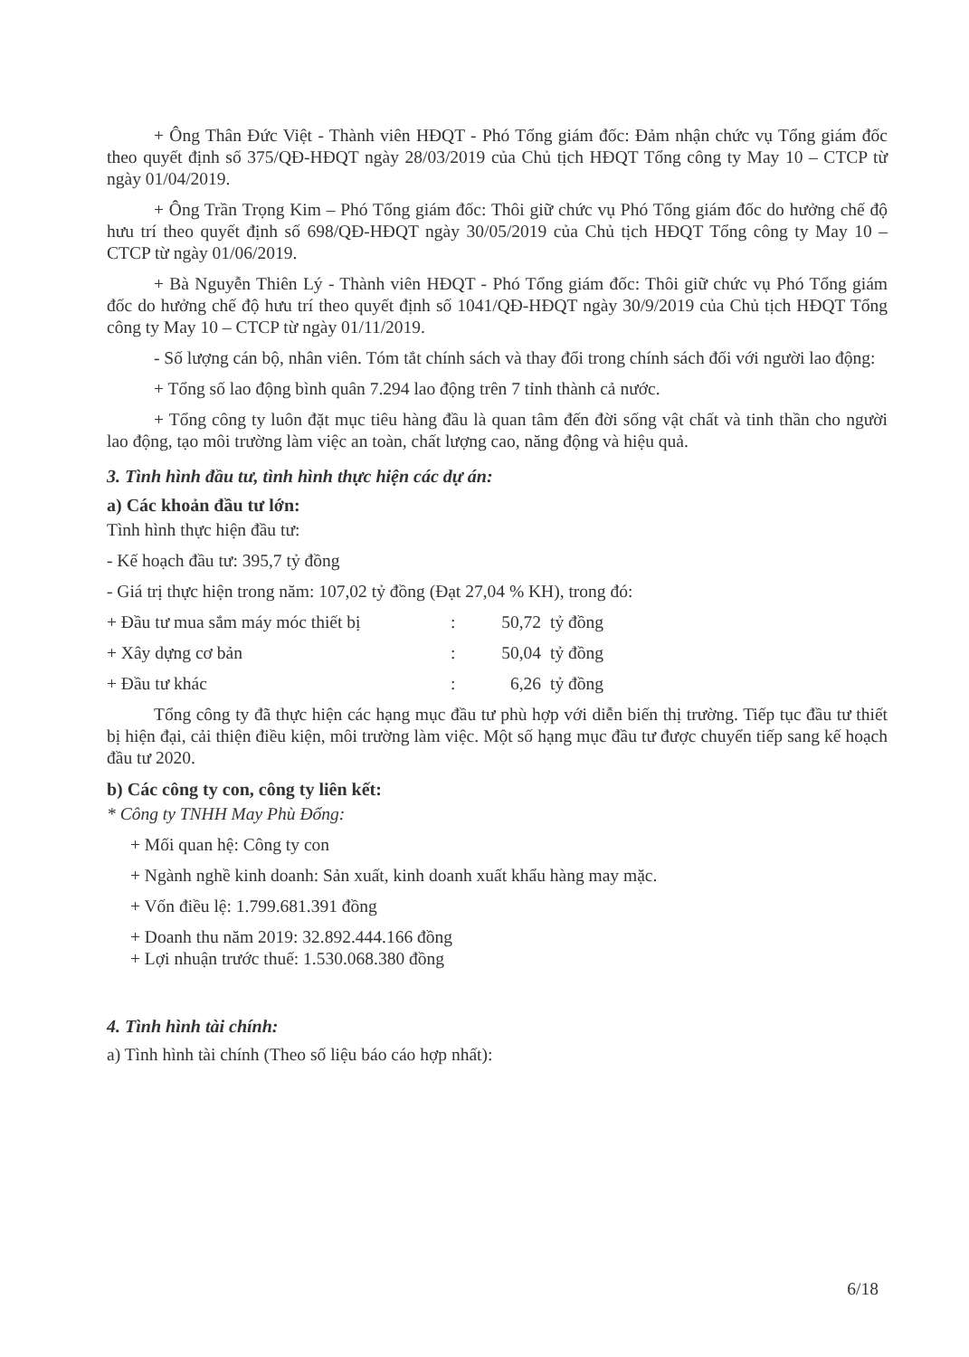+ Ông Thân Đức Việt - Thành viên HĐQT - Phó Tổng giám đốc: Đảm nhận chức vụ Tổng giám đốc theo quyết định số 375/QĐ-HĐQT ngày 28/03/2019 của Chủ tịch HĐQT Tổng công ty May 10 – CTCP từ ngày 01/04/2019.
+ Ông Trần Trọng Kim – Phó Tổng giám đốc: Thôi giữ chức vụ Phó Tổng giám đốc do hưởng chế độ hưu trí theo quyết định số 698/QĐ-HĐQT ngày 30/05/2019 của Chủ tịch HĐQT Tổng công ty May 10 – CTCP từ ngày 01/06/2019.
+ Bà Nguyễn Thiên Lý - Thành viên HĐQT - Phó Tổng giám đốc: Thôi giữ chức vụ Phó Tổng giám đốc do hưởng chế độ hưu trí theo quyết định số 1041/QĐ-HĐQT ngày 30/9/2019 của Chủ tịch HĐQT Tổng công ty May 10 – CTCP từ ngày 01/11/2019.
- Số lượng cán bộ, nhân viên. Tóm tắt chính sách và thay đổi trong chính sách đối với người lao động:
+ Tổng số lao động bình quân 7.294 lao động trên 7 tỉnh thành cả nước.
+ Tổng công ty luôn đặt mục tiêu hàng đầu là quan tâm đến đời sống vật chất và tinh thần cho người lao động, tạo môi trường làm việc an toàn, chất lượng cao, năng động và hiệu quả.
3. Tình hình đầu tư, tình hình thực hiện các dự án:
a) Các khoản đầu tư lớn:
Tình hình thực hiện đầu tư:
- Kế hoạch đầu tư: 395,7 tỷ đồng
- Giá trị thực hiện trong năm: 107,02 tỷ đồng (Đạt 27,04 % KH), trong đó:
+ Đầu tư mua sắm máy móc thiết bị: 50,72 tỷ đồng
+ Xây dựng cơ bản: 50,04 tỷ đồng
+ Đầu tư khác: 6,26 tỷ đồng
Tổng công ty đã thực hiện các hạng mục đầu tư phù hợp với diễn biến thị trường. Tiếp tục đầu tư thiết bị hiện đại, cải thiện điều kiện, môi trường làm việc. Một số hạng mục đầu tư được chuyển tiếp sang kế hoạch đầu tư 2020.
b) Các công ty con, công ty liên kết:
* Công ty TNHH May Phù Đổng:
+ Mối quan hệ: Công ty con
+ Ngành nghề kinh doanh: Sản xuất, kinh doanh xuất khẩu hàng may mặc.
+ Vốn điều lệ: 1.799.681.391 đồng
+ Doanh thu năm 2019: 32.892.444.166 đồng
+ Lợi nhuận trước thuế: 1.530.068.380 đồng
4. Tình hình tài chính:
a) Tình hình tài chính (Theo số liệu báo cáo hợp nhất):
6/18